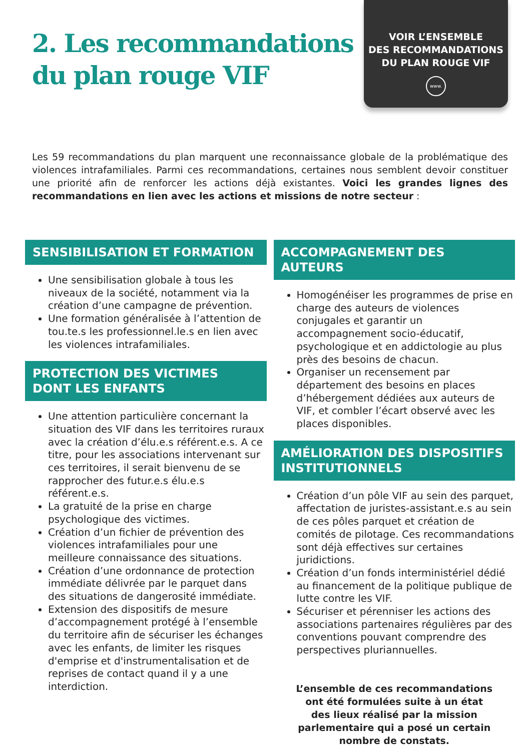2. Les recommandations
du plan rouge VIF
VOIR L’ENSEMBLE
DES RECOMMANDATIONS
DU PLAN ROUGE VIF
www.
Les 59 recommandations du plan marquent une reconnaissance globale de la problématique des violences intrafamiliales. Parmi ces recommandations, certaines nous semblent devoir constituer une priorité afin de renforcer les actions déjà existantes. Voici les grandes lignes des recommandations en lien avec les actions et missions de notre secteur :
SENSIBILISATION ET FORMATION
Une sensibilisation globale à tous les niveaux de la société, notamment via la création d’une campagne de prévention.
Une formation généralisée à l’attention de tou.te.s les professionnel.le.s en lien avec les violences intrafamiliales.
PROTECTION DES VICTIMES
DONT LES ENFANTS
Une attention particulière concernant la situation des VIF dans les territoires ruraux avec la création d’élu.e.s référent.e.s. A ce titre, pour les associations intervenant sur ces territoires, il serait bienvenu de se rapprocher des futur.e.s élu.e.s référent.e.s.
La gratuité de la prise en charge psychologique des victimes.
Création d’un fichier de prévention des violences intrafamiliales pour une meilleure connaissance des situations.
Création d’une ordonnance de protection immédiate délivrée par le parquet dans des situations de dangerosité immédiate.
Extension des dispositifs de mesure d’accompagnement protégé à l’ensemble du territoire afin de sécuriser les échanges avec les enfants, de limiter les risques d'emprise et d'instrumentalisation et de reprises de contact quand il y a une interdiction.
ACCOMPAGNEMENT DES AUTEURS
Homogénéiser les programmes de prise en charge des auteurs de violences conjugales et garantir un accompagnement socio-éducatif, psychologique et en addictologie au plus près des besoins de chacun.
Organiser un recensement par département des besoins en places d’hébergement dédiées aux auteurs de VIF, et combler l’écart observé avec les places disponibles.
AMÉLIORATION DES DISPOSITIFS INSTITUTIONNELS
Création d’un pôle VIF au sein des parquet, affectation de juristes-assistant.e.s au sein de ces pôles parquet et création de comités de pilotage. Ces recommandations sont déjà effectives sur certaines juridictions.
Création d’un fonds interministériel dédié au financement de la politique publique de lutte contre les VIF.
Sécuriser et pérenniser les actions des associations partenaires régulières par des conventions pouvant comprendre des perspectives pluriannuelles.
L’ensemble de ces recommandations
ont été formulées suite à un état
des lieux réalisé par la mission
parlementaire qui a posé un certain
nombre de constats.